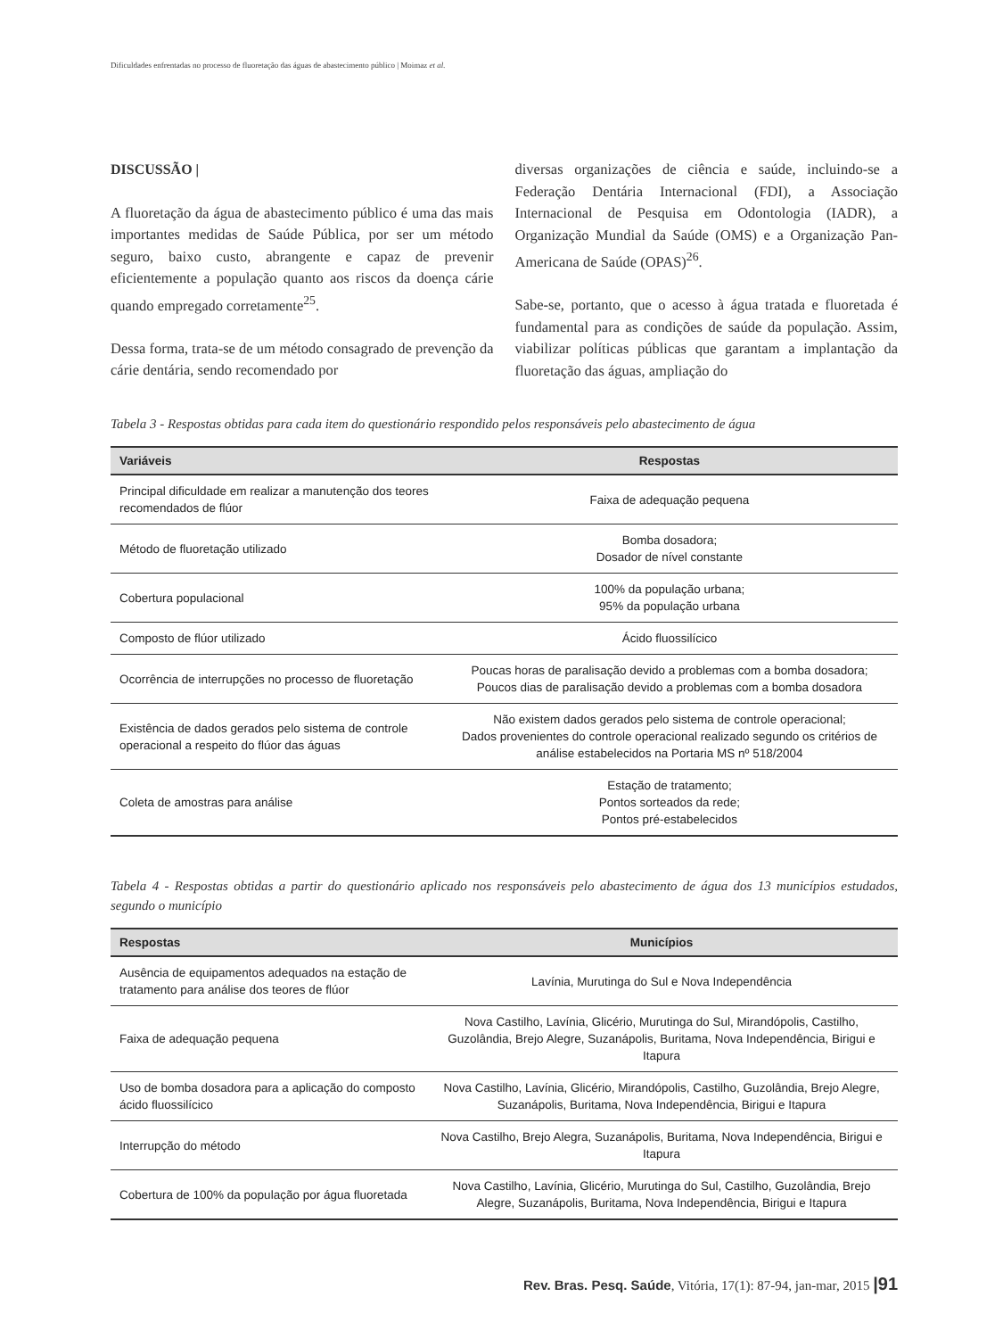Dificuldades enfrentadas no processo de fluoretação das águas de abastecimento público | Moimaz et al.
DISCUSSÃO |
A fluoretação da água de abastecimento público é uma das mais importantes medidas de Saúde Pública, por ser um método seguro, baixo custo, abrangente e capaz de prevenir eficientemente a população quanto aos riscos da doença cárie quando empregado corretamente<sup>25</sup>.
Dessa forma, trata-se de um método consagrado de prevenção da cárie dentária, sendo recomendado por
diversas organizações de ciência e saúde, incluindo-se a Federação Dentária Internacional (FDI), a Associação Internacional de Pesquisa em Odontologia (IADR), a Organização Mundial da Saúde (OMS) e a Organização Pan-Americana de Saúde (OPAS)<sup>26</sup>.
Sabe-se, portanto, que o acesso à água tratada e fluoretada é fundamental para as condições de saúde da população. Assim, viabilizar políticas públicas que garantam a implantação da fluoretação das águas, ampliação do
Tabela 3 - Respostas obtidas para cada item do questionário respondido pelos responsáveis pelo abastecimento de água
| Variáveis | Respostas |
| --- | --- |
| Principal dificuldade em realizar a manutenção dos teores recomendados de flúor | Faixa de adequação pequena |
| Método de fluoretação utilizado | Bomba dosadora; Dosador de nível constante |
| Cobertura populacional | 100% da população urbana; 95% da população urbana |
| Composto de flúor utilizado | Ácido fluossilícico |
| Ocorrência de interrupções no processo de fluoretação | Poucas horas de paralisação devido a problemas com a bomba dosadora; Poucos dias de paralisação devido a problemas com a bomba dosadora |
| Existência de dados gerados pelo sistema de controle operacional a respeito do flúor das águas | Não existem dados gerados pelo sistema de controle operacional; Dados provenientes do controle operacional realizado segundo os critérios de análise estabelecidos na Portaria MS nº 518/2004 |
| Coleta de amostras para análise | Estação de tratamento; Pontos sorteados da rede; Pontos pré-estabelecidos |
Tabela 4 - Respostas obtidas a partir do questionário aplicado nos responsáveis pelo abastecimento de água dos 13 municípios estudados, segundo o município
| Respostas | Municípios |
| --- | --- |
| Ausência de equipamentos adequados na estação de tratamento para análise dos teores de flúor | Lavínia, Murutinga do Sul e Nova Independência |
| Faixa de adequação pequena | Nova Castilho, Lavínia, Glicério, Murutinga do Sul, Mirandópolis, Castilho, Guzolândia, Brejo Alegre, Suzanápolis, Buritama, Nova Independência, Birigui e Itapura |
| Uso de bomba dosadora para a aplicação do composto ácido fluossilícico | Nova Castilho, Lavínia, Glicério, Mirandópolis, Castilho, Guzolândia, Brejo Alegre, Suzanápolis, Buritama, Nova Independência, Birigui e Itapura |
| Interrupção do método | Nova Castilho, Brejo Alegra, Suzanápolis, Buritama, Nova Independência, Birigui e Itapura |
| Cobertura de 100% da população por água fluoretada | Nova Castilho, Lavínia, Glicério, Murutinga do Sul, Castilho, Guzolândia, Brejo Alegre, Suzanápolis, Buritama, Nova Independência, Birigui e Itapura |
Rev. Bras. Pesq. Saúde, Vitória, 17(1): 87-94, jan-mar, 2015 |91